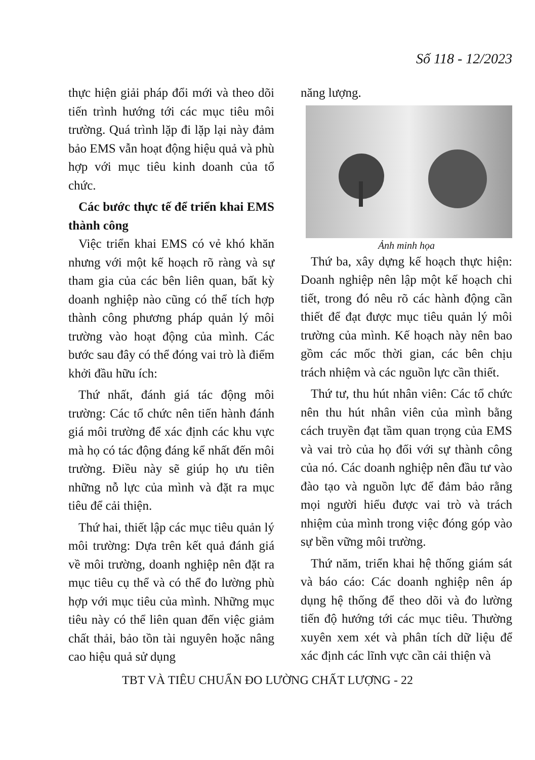Số 118 - 12/2023
thực hiện giải pháp đổi mới và theo dõi tiến trình hướng tới các mục tiêu môi trường. Quá trình lặp đi lặp lại này đảm bảo EMS vẫn hoạt động hiệu quả và phù hợp với mục tiêu kinh doanh của tổ chức.
Các bước thực tế để triển khai EMS thành công
Việc triển khai EMS có vẻ khó khăn nhưng với một kế hoạch rõ ràng và sự tham gia của các bên liên quan, bất kỳ doanh nghiệp nào cũng có thể tích hợp thành công phương pháp quản lý môi trường vào hoạt động của mình. Các bước sau đây có thể đóng vai trò là điểm khởi đầu hữu ích:
Thứ nhất, đánh giá tác động môi trường: Các tổ chức nên tiến hành đánh giá môi trường để xác định các khu vực mà họ có tác động đáng kể nhất đến môi trường. Điều này sẽ giúp họ ưu tiên những nỗ lực của mình và đặt ra mục tiêu để cải thiện.
Thứ hai, thiết lập các mục tiêu quản lý môi trường: Dựa trên kết quả đánh giá về môi trường, doanh nghiệp nên đặt ra mục tiêu cụ thể và có thể đo lường phù hợp với mục tiêu của mình. Những mục tiêu này có thể liên quan đến việc giảm chất thải, bảo tồn tài nguyên hoặc nâng cao hiệu quả sử dụng
năng lượng.
Ảnh minh họa
Thứ ba, xây dựng kế hoạch thực hiện: Doanh nghiệp nên lập một kế hoạch chi tiết, trong đó nêu rõ các hành động cần thiết để đạt được mục tiêu quản lý môi trường của mình. Kế hoạch này nên bao gồm các mốc thời gian, các bên chịu trách nhiệm và các nguồn lực cần thiết.
Thứ tư, thu hút nhân viên: Các tổ chức nên thu hút nhân viên của mình bằng cách truyền đạt tầm quan trọng của EMS và vai trò của họ đối với sự thành công của nó. Các doanh nghiệp nên đầu tư vào đào tạo và nguồn lực để đảm bảo rằng mọi người hiểu được vai trò và trách nhiệm của mình trong việc đóng góp vào sự bền vững môi trường.
Thứ năm, triển khai hệ thống giám sát và báo cáo: Các doanh nghiệp nên áp dụng hệ thống để theo dõi và đo lường tiến độ hướng tới các mục tiêu. Thường xuyên xem xét và phân tích dữ liệu để xác định các lĩnh vực cần cải thiện và
TBT VÀ TIÊU CHUẨN ĐO LƯỜNG CHẤT LƯỢNG - 22